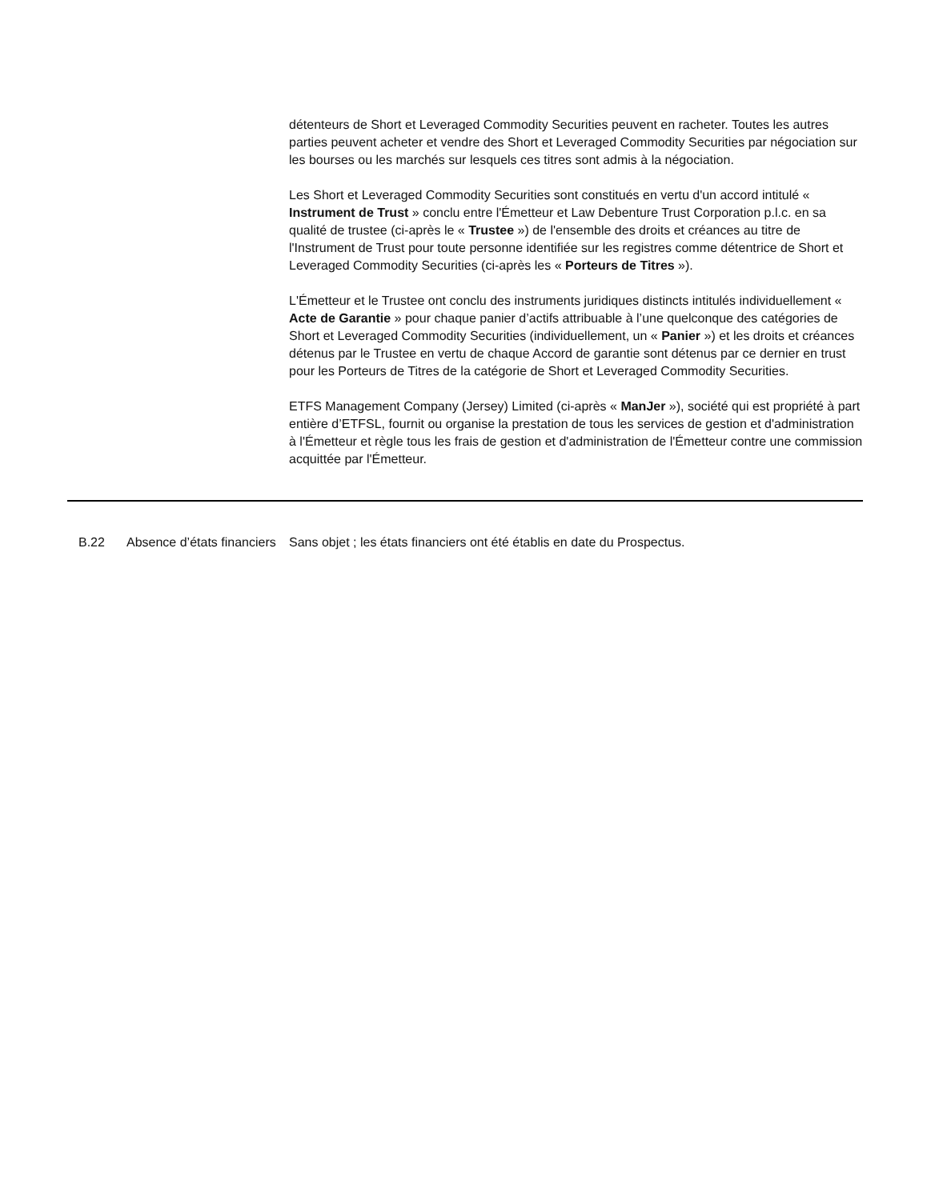détenteurs de Short et Leveraged Commodity Securities peuvent en racheter. Toutes les autres parties peuvent acheter et vendre des Short et Leveraged Commodity Securities par négociation sur les bourses ou les marchés sur lesquels ces titres sont admis à la négociation.
Les Short et Leveraged Commodity Securities sont constitués en vertu d'un accord intitulé « Instrument de Trust » conclu entre l'Émetteur et Law Debenture Trust Corporation p.l.c. en sa qualité de trustee (ci-après le « Trustee ») de l'ensemble des droits et créances au titre de l'Instrument de Trust pour toute personne identifiée sur les registres comme détentrice de Short et Leveraged Commodity Securities (ci-après les « Porteurs de Titres »).
L'Émetteur et le Trustee ont conclu des instruments juridiques distincts intitulés individuellement « Acte de Garantie » pour chaque panier d’actifs attribuable à l’une quelconque des catégories de Short et Leveraged Commodity Securities (individuellement, un « Panier ») et les droits et créances détenus par le Trustee en vertu de chaque Accord de garantie sont détenus par ce dernier en trust pour les Porteurs de Titres de la catégorie de Short et Leveraged Commodity Securities.
ETFS Management Company (Jersey) Limited (ci-après « ManJer »), société qui est propriété à part entière d’ETFSL, fournit ou organise la prestation de tous les services de gestion et d'administration à l'Émetteur et règle tous les frais de gestion et d'administration de l'Émetteur contre une commission acquittée par l'Émetteur.
| | B.22 | Absence d’états financiers | Sans objet ; les états financiers ont été établis en date du Prospectus. |